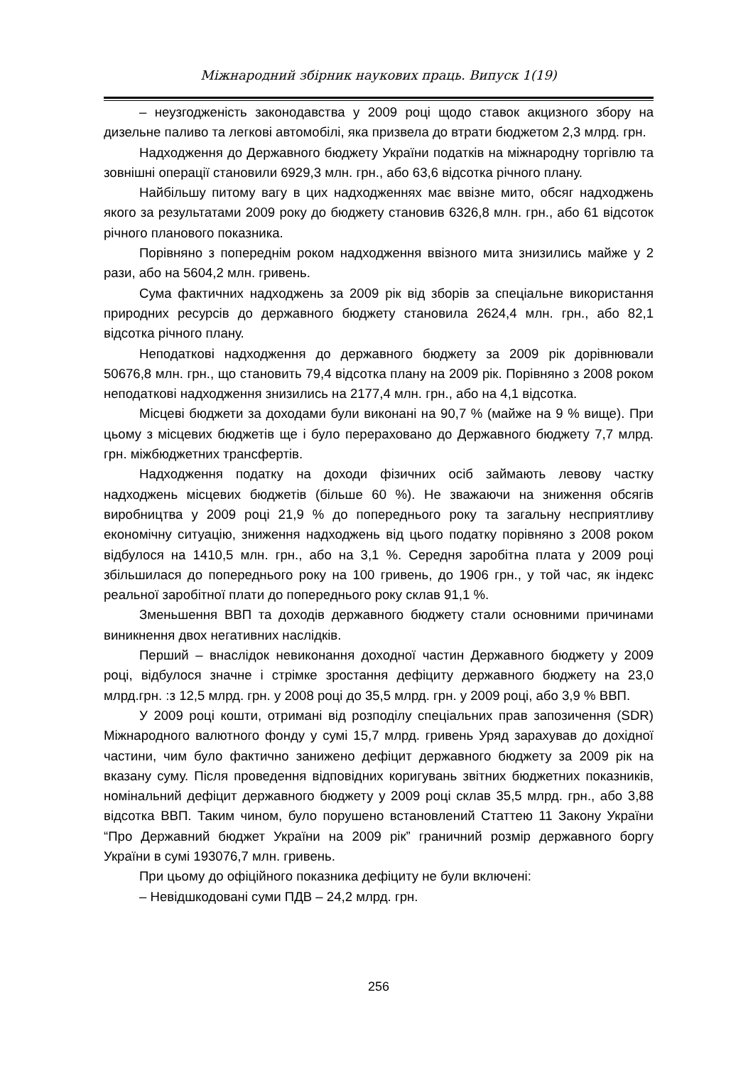Міжнародний збірник наукових праць. Випуск 1(19)
– неузгодженість законодавства у 2009 році щодо ставок акцизного збору на дизельне паливо та легкові автомобілі, яка призвела до втрати бюджетом 2,3 млрд. грн.
Надходження до Державного бюджету України податків на міжнародну торгівлю та зовнішні операції становили 6929,3 млн. грн., або 63,6 відсотка річного плану.
Найбільшу питому вагу в цих надходженнях має ввізне мито, обсяг надходжень якого за результатами 2009 року до бюджету становив 6326,8 млн. грн., або 61 відсоток річного планового показника.
Порівняно з попереднім роком надходження ввізного мита знизились майже у 2 рази, або на 5604,2 млн. гривень.
Сума фактичних надходжень за 2009 рік від зборів за спеціальне використання природних ресурсів до державного бюджету становила 2624,4 млн. грн., або 82,1 відсотка річного плану.
Неподаткові надходження до державного бюджету за 2009 рік дорівнювали 50676,8 млн. грн., що становить 79,4 відсотка плану на 2009 рік. Порівняно з 2008 роком неподаткові надходження знизились на 2177,4 млн. грн., або на 4,1 відсотка.
Місцеві бюджети за доходами були виконані на 90,7 % (майже на 9 % вище). При цьому з місцевих бюджетів ще і було перераховано до Державного бюджету 7,7 млрд. грн. міжбюджетних трансфертів.
Надходження податку на доходи фізичних осіб займають левову частку надходжень місцевих бюджетів (більше 60 %). Не зважаючи на зниження обсягів виробництва у 2009 році 21,9 % до попереднього року та загальну несприятливу економічну ситуацію, зниження надходжень від цього податку порівняно з 2008 роком відбулося на 1410,5 млн. грн., або на 3,1 %. Середня заробітна плата у 2009 році збільшилася до попереднього року на 100 гривень, до 1906 грн., у той час, як індекс реальної заробітної плати до попереднього року склав 91,1 %.
Зменьшення ВВП та доходів державного бюджету стали основними причинами виникнення двох негативних наслідків.
Перший – внаслідок невиконання доходної частин Державного бюджету у 2009 році, відбулося значне і стрімке зростання дефіциту державного бюджету на 23,0 млрд.грн. :з 12,5 млрд. грн. у 2008 році до 35,5 млрд. грн. у 2009 році, або 3,9 % ВВП.
У 2009 році кошти, отримані від розподілу спеціальних прав запозичення (SDR) Міжнародного валютного фонду у сумі 15,7 млрд. гривень Уряд зарахував до дохідної частини, чим було фактично занижено дефіцит державного бюджету за 2009 рік на вказану суму. Після проведення відповідних коригувань звітних бюджетних показників, номінальний дефіцит державного бюджету у 2009 році склав 35,5 млрд. грн., або 3,88 відсотка ВВП. Таким чином, було порушено встановлений Статтею 11 Закону України “Про Державний бюджет України на 2009 рік” граничний розмір державного боргу України в сумі 193076,7 млн. гривень.
При цьому до офіційного показника дефіциту не були включені:
– Невідшкодовані суми ПДВ – 24,2 млрд. грн.
256